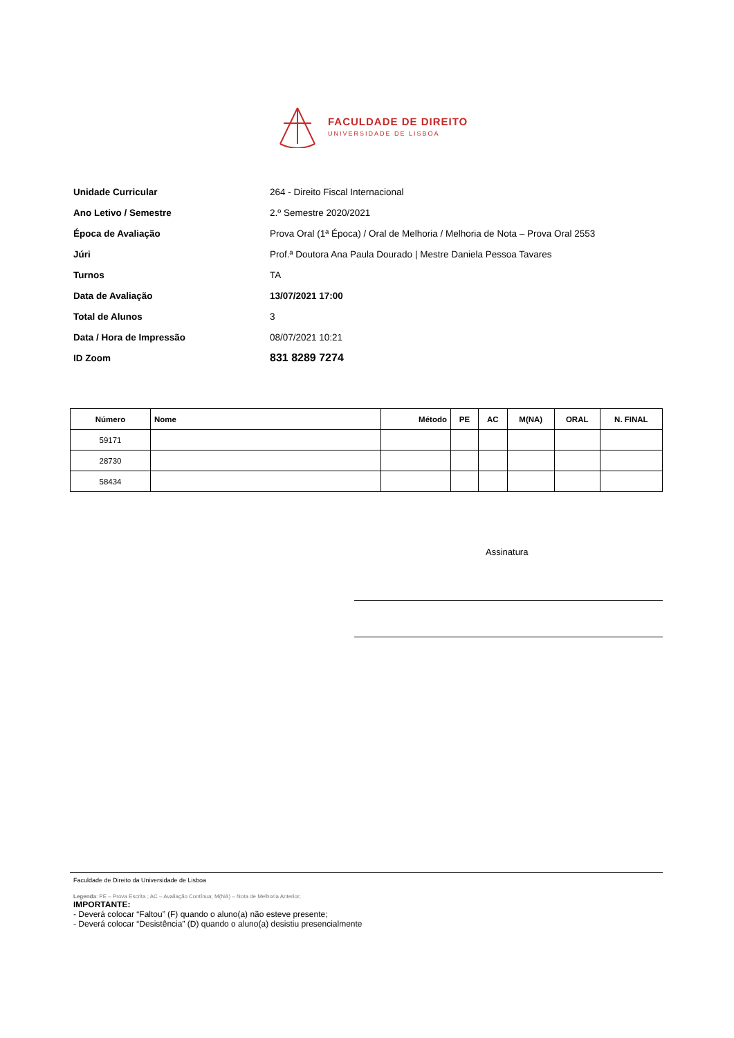FACULDADE DE DIREITO
UNIVERSIDADE DE LISBOA
Unidade Curricular
264 - Direito Fiscal Internacional
Ano Letivo / Semestre 2.º Semestre 2020/2021
Época de Avaliação
Prova Oral (1ª Época) / Oral de Melhoria / Melhoria de Nota – Prova Oral 2553
Júri
Prof.ª Doutora Ana Paula Dourado | Mestre Daniela Pessoa Tavares
Turnos TA
Data de Avaliação 13/07/2021 17:00
Total de Alunos 3
Data / Hora de Impressão 08/07/2021 10:21
ID Zoom
831 8289 7274
| Número | Nome | Método | PE | AC | M(NA) | ORAL | N. FINAL |
| --- | --- | --- | --- | --- | --- | --- | --- |
| 59171 | | | | | | | |
| 28730 | | | | | | | |
| 58434 | | | | | | | |
Assinatura
Faculdade de Direito da Universidade de Lisboa
Legenda: PE – Prova Escrita ; AC – Avaliação Contínua; M(NA) – Nota de Melhoria Anterior;
IMPORTANTE:
- Deverá colocar “Faltou” (F) quando o aluno(a) não esteve presente;
- Deverá colocar “Desistência” (D) quando o aluno(a) desistiu presencialmente